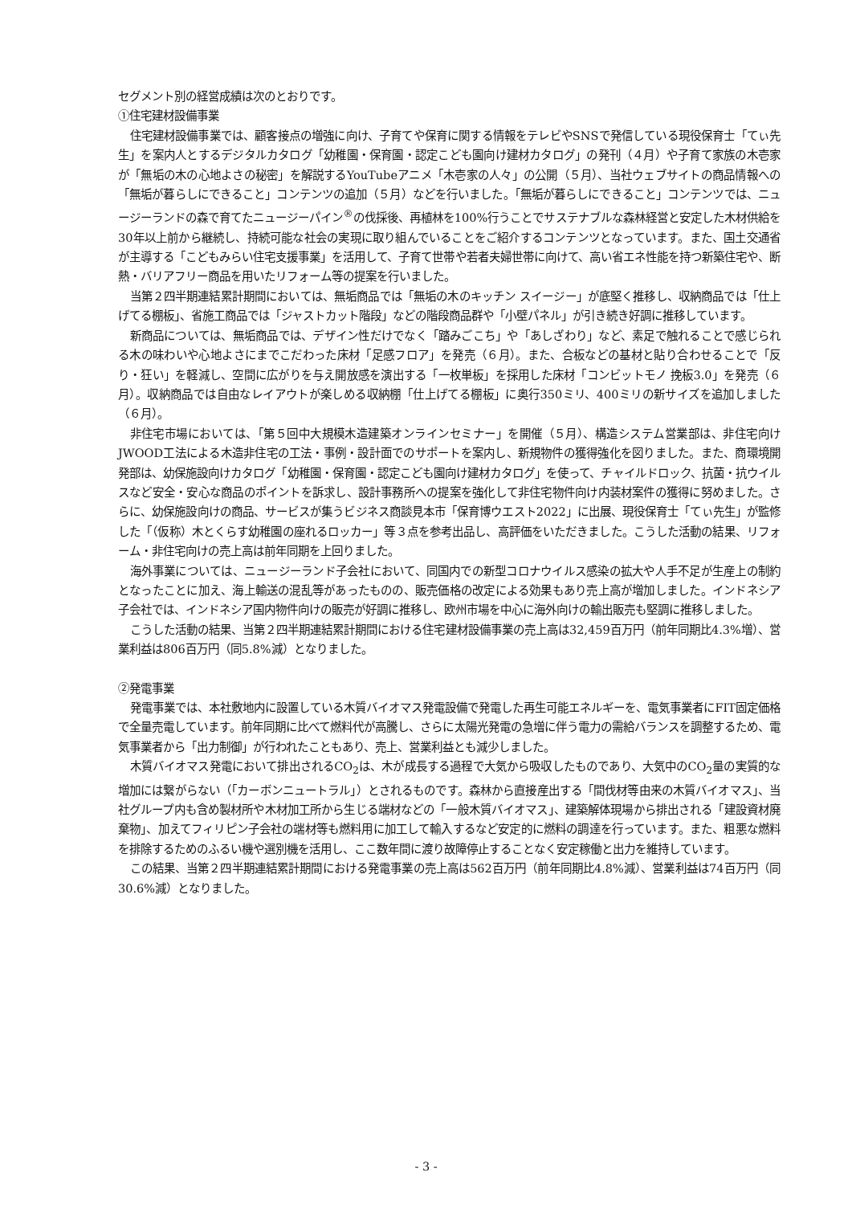セグメント別の経営成績は次のとおりです。
①住宅建材設備事業
住宅建材設備事業では、顧客接点の増強に向け、子育てや保育に関する情報をテレビやSNSで発信している現役保育士「てぃ先生」を案内人とするデジタルカタログ「幼稚園・保育園・認定こども園向け建材カタログ」の発刊（４月）や子育て家族の木壱家が「無垢の木の心地よさの秘密」を解説するYouTubeアニメ「木壱家の人々」の公開（５月）、当社ウェブサイトの商品情報への「無垢が暮らしにできること」コンテンツの追加（５月）などを行いました。「無垢が暮らしにできること」コンテンツでは、ニュージーランドの森で育てたニュージーパイン<sup>®</sup>の伐採後、再植林を100%行うことでサステナブルな森林経営と安定した木材供給を30年以上前から継続し、持続可能な社会の実現に取り組んでいることをご紹介するコンテンツとなっています。また、国土交通省が主導する「こどもみらい住宅支援事業」を活用して、子育て世帯や若者夫婦世帯に向けて、高い省エネ性能を持つ新築住宅や、断熱・バリアフリー商品を用いたリフォーム等の提案を行いました。
当第２四半期連結累計期間においては、無垢商品では「無垢の木のキッチン スイージー」が底堅く推移し、収納商品では「仕上げてる棚板」、省施工商品では「ジャストカット階段」などの階段商品群や「小壁パネル」が引き続き好調に推移しています。
新商品については、無垢商品では、デザイン性だけでなく「踏みごこち」や「あしざわり」など、素足で触れることで感じられる木の味わいや心地よさにまでこだわった床材「足感フロア」を発売（６月）。また、合板などの基材と貼り合わせることで「反り・狂い」を軽減し、空間に広がりを与え開放感を演出する「一枚単板」を採用した床材「コンビットモノ 挽板3.0」を発売（６月）。収納商品では自由なレイアウトが楽しめる収納棚「仕上げてる棚板」に奥行350ミリ、400ミリの新サイズを追加しました（６月）。
非住宅市場においては、「第５回中大規模木造建築オンラインセミナー」を開催（５月）、構造システム営業部は、非住宅向けJWOOD工法による木造非住宅の工法・事例・設計面でのサポートを案内し、新規物件の獲得強化を図りました。また、商環境開発部は、幼保施設向けカタログ「幼稚園・保育園・認定こども園向け建材カタログ」を使って、チャイルドロック、抗菌・抗ウイルスなど安全・安心な商品のポイントを訴求し、設計事務所への提案を強化して非住宅物件向け内装材案件の獲得に努めました。さらに、幼保施設向けの商品、サービスが集うビジネス商談見本市「保育博ウエスト2022」に出展、現役保育士「てぃ先生」が監修した「（仮称）木とくらす幼稚園の座れるロッカー」等３点を参考出品し、高評価をいただきました。こうした活動の結果、リフォーム・非住宅向けの売上高は前年同期を上回りました。
海外事業については、ニュージーランド子会社において、同国内での新型コロナウイルス感染の拡大や人手不足が生産上の制約となったことに加え、海上輸送の混乱等があったものの、販売価格の改定による効果もあり売上高が増加しました。インドネシア子会社では、インドネシア国内物件向けの販売が好調に推移し、欧州市場を中心に海外向けの輸出販売も堅調に推移しました。
こうした活動の結果、当第２四半期連結累計期間における住宅建材設備事業の売上高は32,459百万円（前年同期比4.3%増）、営業利益は806百万円（同5.8%減）となりました。
②発電事業
発電事業では、本社敷地内に設置している木質バイオマス発電設備で発電した再生可能エネルギーを、電気事業者にFIT固定価格で全量売電しています。前年同期に比べて燃料代が高騰し、さらに太陽光発電の急増に伴う電力の需給バランスを調整するため、電気事業者から「出力制御」が行われたこともあり、売上、営業利益とも減少しました。
木質バイオマス発電において排出されるCO<sub>2</sub>は、木が成長する過程で大気から吸収したものであり、大気中のCO<sub>2</sub>量の実質的な増加には繋がらない（「カーボンニュートラル」）とされるものです。森林から直接産出する「間伐材等由来の木質バイオマス」、当社グループ内も含め製材所や木材加工所から生じる端材などの「一般木質バイオマス」、建築解体現場から排出される「建設資材廃棄物」、加えてフィリピン子会社の端材等も燃料用に加工して輸入するなど安定的に燃料の調達を行っています。また、粗悪な燃料を排除するためのふるい機や選別機を活用し、ここ数年間に渡り故障停止することなく安定稼働と出力を維持しています。
この結果、当第２四半期連結累計期間における発電事業の売上高は562百万円（前年同期比4.8%減）、営業利益は74百万円（同30.6%減）となりました。
- 3 -